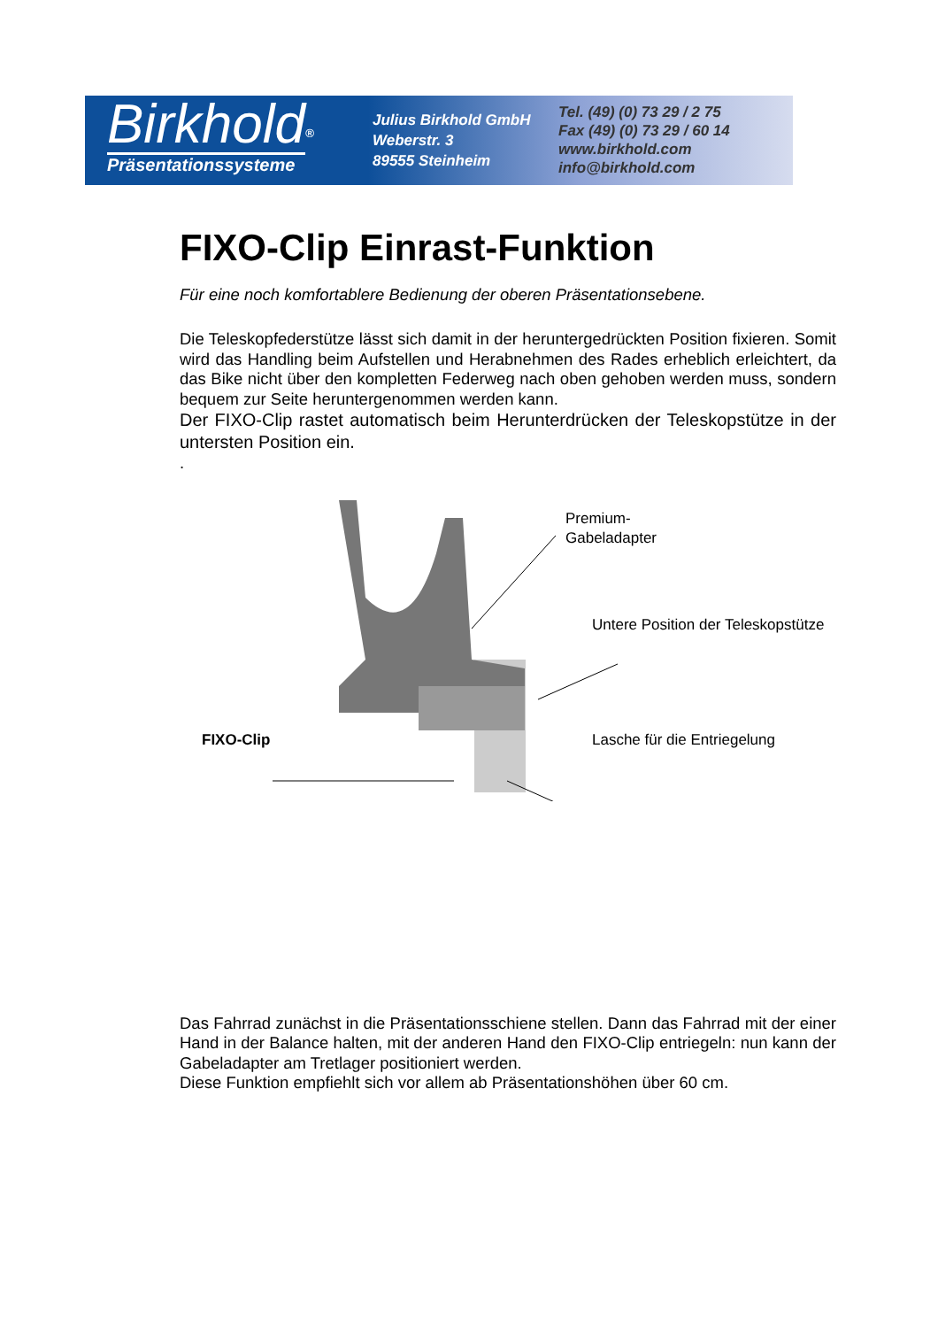Birkhold<sup>®</sup>
Präsentationssysteme
Julius Birkhold GmbH
Weberstr. 3
89555 Steinheim
Tel. (49) (0) 73 29 / 2 75
Fax (49) (0) 73 29 / 60 14
www.birkhold.com
info@birkhold.com
FIXO-Clip Einrast-Funktion
Für eine noch komfortablere Bedienung der oberen Präsentationsebene.
Die Teleskopfederstütze lässt sich damit in der heruntergedrückten Position fixieren. Somit wird das Handling beim Aufstellen und Herabnehmen des Rades erheblich erleichtert, da das Bike nicht über den kompletten Federweg nach oben gehoben werden muss, sondern bequem zur Seite heruntergenommen werden kann.
Der FIXO-Clip rastet automatisch beim Herunterdrücken der Teleskopstütze in der untersten Position ein.
.
Premium-
Gabeladapter
Untere Position der Teleskopstütze
FIXO-Clip Lasche für die Entriegelung
Das Fahrrad zunächst in die Präsentationsschiene stellen. Dann das Fahrrad mit der einer Hand in der Balance halten, mit der anderen Hand den FIXO-Clip entriegeln: nun kann der Gabeladapter am Tretlager positioniert werden.
Diese Funktion empfiehlt sich vor allem ab Präsentationshöhen über 60 cm.